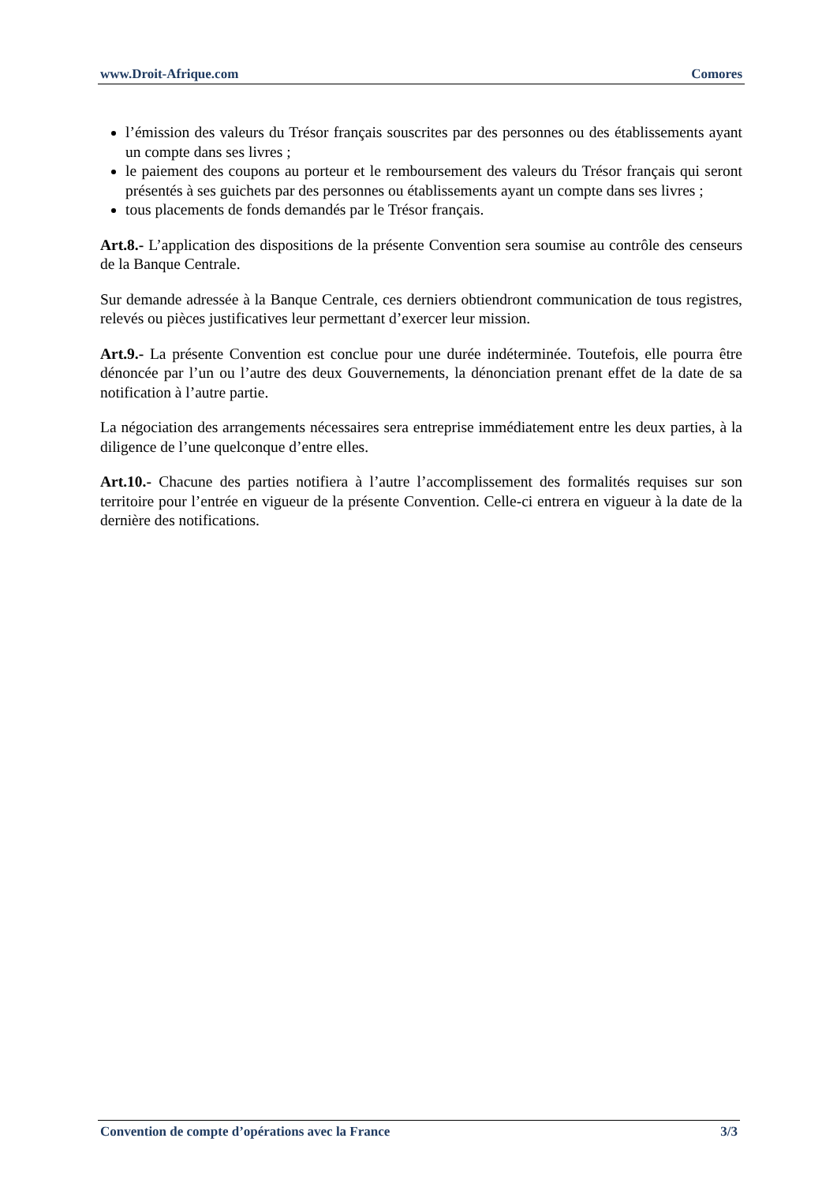www.Droit-Afrique.com Comores
l’émission des valeurs du Trésor français souscrites par des personnes ou des établissements ayant un compte dans ses livres ;
le paiement des coupons au porteur et le remboursement des valeurs du Trésor français qui seront présentés à ses guichets par des personnes ou établissements ayant un compte dans ses livres ;
tous placements de fonds demandés par le Trésor français.
Art.8.- L’application des dispositions de la présente Convention sera soumise au contrôle des censeurs de la Banque Centrale.
Sur demande adressée à la Banque Centrale, ces derniers obtiendront communication de tous registres, relevés ou pièces justificatives leur permettant d’exercer leur mission.
Art.9.- La présente Convention est conclue pour une durée indéterminée. Toutefois, elle pourra être dénoncée par l’un ou l’autre des deux Gouvernements, la dénonciation prenant effet de la date de sa notification à l’autre partie.
La négociation des arrangements nécessaires sera entreprise immédiatement entre les deux parties, à la diligence de l’une quelconque d’entre elles.
Art.10.- Chacune des parties notifiera à l’autre l’accomplissement des formalités requises sur son territoire pour l’entrée en vigueur de la présente Convention. Celle-ci entrera en vigueur à la date de la dernière des notifications.
Convention de compte d’opérations avec la France 3/3